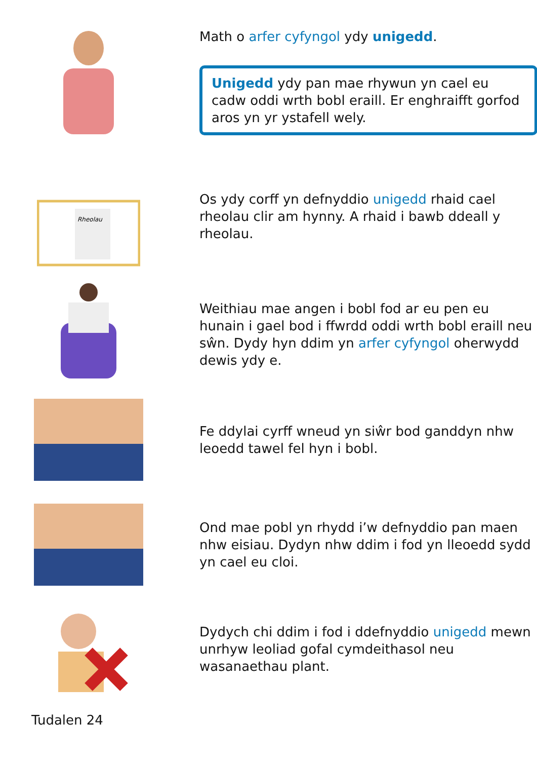Math o arfer cyfyngol ydy unigedd.
Unigedd ydy pan mae rhywun yn cael eu cadw oddi wrth bobl eraill. Er enghraifft gorfod aros yn yr ystafell wely.
Rheolau
Os ydy corff yn defnyddio unigedd rhaid cael rheolau clir am hynny. A rhaid i bawb ddeall y rheolau.
Weithiau mae angen i bobl fod ar eu pen eu hunain i gael bod i ffwrdd oddi wrth bobl eraill neu sŵn. Dydy hyn ddim yn arfer cyfyngol oherwydd dewis ydy e.
Fe ddylai cyrff wneud yn siŵr bod ganddyn nhw leoedd tawel fel hyn i bobl.
Ond mae pobl yn rhydd i’w defnyddio pan maen nhw eisiau. Dydyn nhw ddim i fod yn lleoedd sydd yn cael eu cloi.
Dydych chi ddim i fod i ddefnyddio unigedd mewn unrhyw leoliad gofal cymdeithasol neu wasanaethau plant.
Tudalen 24